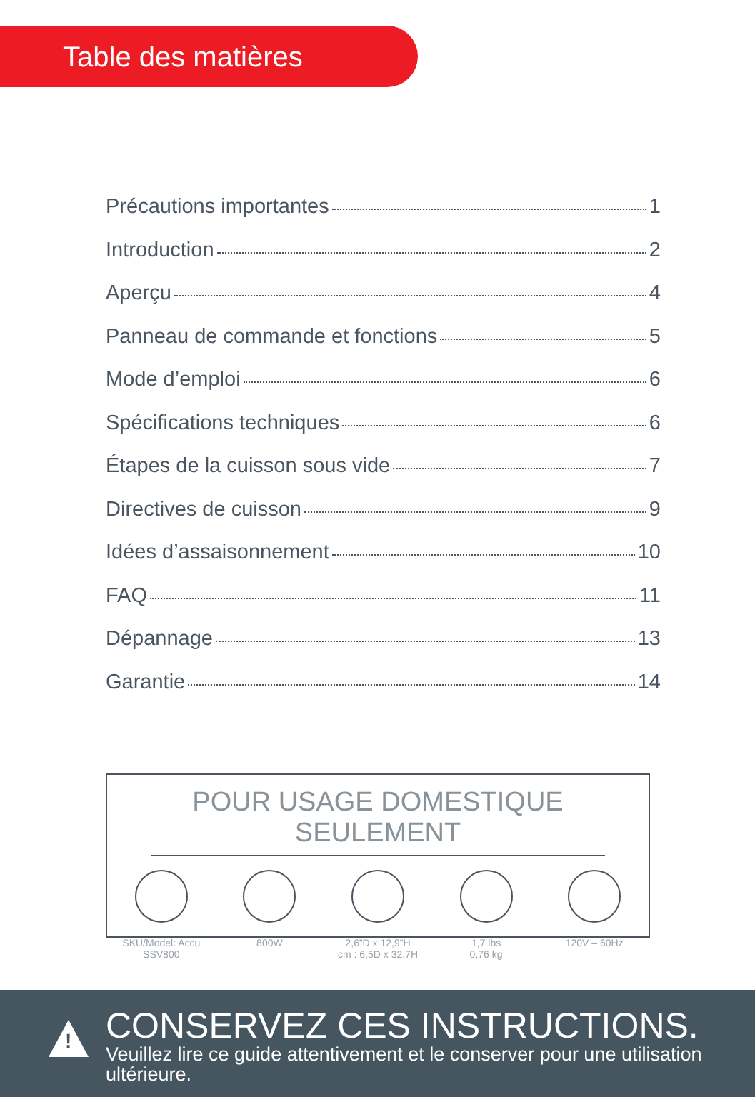Table des matières
Précautions importantes 1
Introduction 2
Aperçu 4
Panneau de commande et fonctions 5
Mode d’emploi 6
Spécifications techniques 6
Étapes de la cuisson sous vide 7
Directives de cuisson 9
Idées d’assaisonnement 10
FAQ 11
Dépannage 13
Garantie 14
POUR USAGE DOMESTIQUE SEULEMENT
SKU/Model: Accu SSV800
800W 2,6”D x 12,9”H
cm : 6,5D x 32,7H
1,7 lbs
0,76 kg
120V – 60Hz
!
CONSERVEZ CES INSTRUCTIONS.
Veuillez lire ce guide attentivement et le conserver pour une utilisation ultérieure.